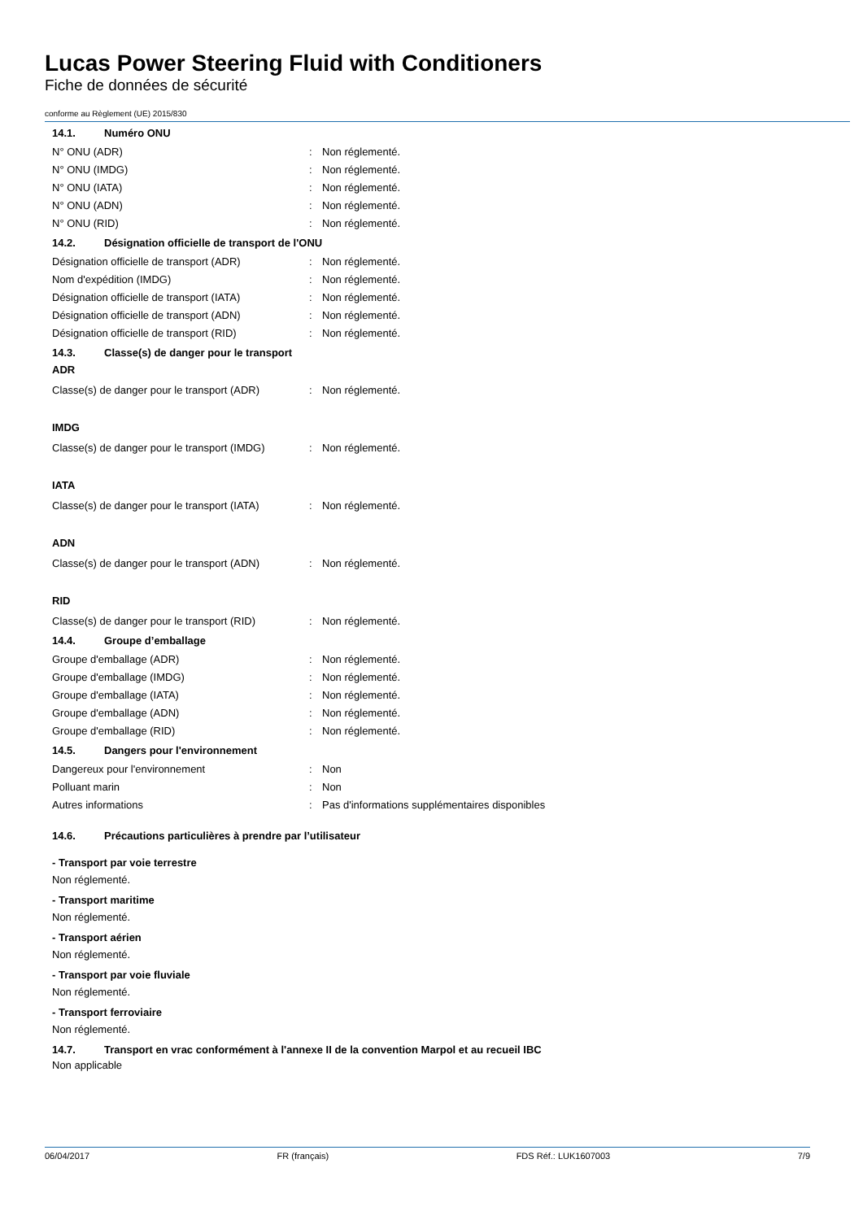Lucas Power Steering Fluid with Conditioners
Fiche de données de sécurité
conforme au Règlement (UE) 2015/830
14.1. Numéro ONU
N° ONU (ADR) : Non réglementé.
N° ONU (IMDG) : Non réglementé.
N° ONU (IATA) : Non réglementé.
N° ONU (ADN) : Non réglementé.
N° ONU (RID) : Non réglementé.
14.2. Désignation officielle de transport de l'ONU
Désignation officielle de transport (ADR)
: Non réglementé.
Nom d'expédition (IMDG) : Non réglementé.
Désignation officielle de transport (IATA)
: Non réglementé.
Désignation officielle de transport (ADN)
: Non réglementé.
Désignation officielle de transport (RID)
: Non réglementé.
14.3. Classe(s) de danger pour le transport
ADR
Classe(s) de danger pour le transport (ADR)
: Non réglementé.
IMDG
Classe(s) de danger pour le transport (IMDG)
: Non réglementé.
IATA
Classe(s) de danger pour le transport (IATA)
: Non réglementé.
ADN
Classe(s) de danger pour le transport (ADN)
: Non réglementé.
RID
Classe(s) de danger pour le transport (RID)
: Non réglementé.
14.4. Groupe d’emballage
Groupe d'emballage (ADR) : Non réglementé.
Groupe d'emballage (IMDG) : Non réglementé.
Groupe d'emballage (IATA) : Non réglementé.
Groupe d'emballage (ADN) : Non réglementé.
Groupe d'emballage (RID) : Non réglementé.
14.5. Dangers pour l'environnement
Dangereux pour l'environnement : Non
Polluant marin : Non
Autres informations :
Pas d'informations supplémentaires disponibles
14.6. Précautions particulières à prendre par l’utilisateur
- Transport par voie terrestre
Non réglementé.
- Transport maritime
Non réglementé.
- Transport aérien
Non réglementé.
- Transport par voie fluviale
Non réglementé.
- Transport ferroviaire
Non réglementé.
14.7. Transport en vrac conformément à l'annexe II de la convention Marpol et au recueil IBC
Non applicable
06/04/2017 FR (français) FDS Réf.: LUK1607003 7/9